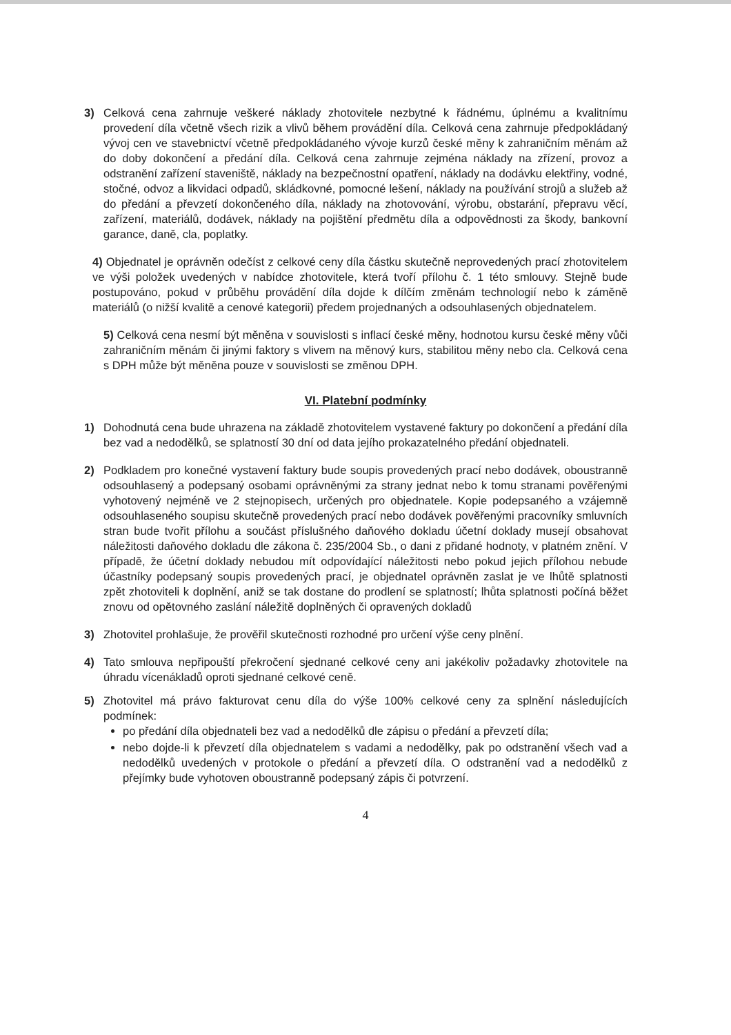3) Celková cena zahrnuje veškeré náklady zhotovitele nezbytné k řádnému, úplnému a kvalitnímu provedení díla včetně všech rizik a vlivů během provádění díla. Celková cena zahrnuje předpokládaný vývoj cen ve stavebnictví včetně předpokládaného vývoje kurzů české měny k zahraničním měnám až do doby dokončení a předání díla. Celková cena zahrnuje zejména náklady na zřízení, provoz a odstranění zařízení staveniště, náklady na bezpečnostní opatření, náklady na dodávku elektřiny, vodné, stočné, odvoz a likvidaci odpadů, skládkovné, pomocné lešení, náklady na používání strojů a služeb až do předání a převzetí dokončeného díla, náklady na zhotovování, výrobu, obstarání, přepravu věcí, zařízení, materiálů, dodávek, náklady na pojištění předmětu díla a odpovědnosti za škody, bankovní garance, daně, cla, poplatky.
4) Objednatel je oprávněn odečíst z celkové ceny díla částku skutečně neprovedených prací zhotovitelem ve výši položek uvedených v nabídce zhotovitele, která tvoří přílohu č. 1 této smlouvy. Stejně bude postupováno, pokud v průběhu provádění díla dojde k dílčím změnám technologií nebo k záměně materiálů (o nižší kvalitě a cenové kategorii) předem projednaných a odsouhlasených objednatelem.
5) Celková cena nesmí být měněna v souvislosti s inflací české měny, hodnotou kursu české měny vůči zahraničním měnám či jinými faktory s vlivem na měnový kurs, stabilitou měny nebo cla. Celková cena s DPH může být měněna pouze v souvislosti se změnou DPH.
VI. Platební podmínky
1) Dohodnutá cena bude uhrazena na základě zhotovitelem vystavené faktury po dokončení a předání díla bez vad a nedodělků, se splatností 30 dní od data jejího prokazatelného předání objednateli.
2) Podkladem pro konečné vystavení faktury bude soupis provedených prací nebo dodávek, oboustranně odsouhlasený a podepsaný osobami oprávněnými za strany jednat nebo k tomu stranami pověřenými vyhotovený nejméně ve 2 stejnopisech, určených pro objednatele. Kopie podepsaného a vzájemně odsouhlaseného soupisu skutečně provedených prací nebo dodávek pověřenými pracovníky smluvních stran bude tvořit přílohu a součást příslušného daňového dokladu účetní doklady musejí obsahovat náležitosti daňového dokladu dle zákona č. 235/2004 Sb., o dani z přidané hodnoty, v platném znění. V případě, že účetní doklady nebudou mít odpovídající náležitosti nebo pokud jejich přílohou nebude účastníky podepsaný soupis provedených prací, je objednatel oprávněn zaslat je ve lhůtě splatnosti zpět zhotoviteli k doplnění, aniž se tak dostane do prodlení se splatností; lhůta splatnosti počíná běžet znovu od opětovného zaslání náležitě doplněných či opravených dokladů
3) Zhotovitel prohlašuje, že prověřil skutečnosti rozhodné pro určení výše ceny plnění.
4) Tato smlouva nepřipouští překročení sjednané celkové ceny ani jakékoliv požadavky zhotovitele na úhradu vícenákladů oproti sjednané celkové ceně.
5) Zhotovitel má právo fakturovat cenu díla do výše 100% celkové ceny za splnění následujících podmínek:
po předání díla objednateli bez vad a nedodělků dle zápisu o předání a převzetí díla;
nebo dojde-li k převzetí díla objednatelem s vadami a nedodělky, pak po odstranění všech vad a nedodělků uvedených v protokole o předání a převzetí díla. O odstranění vad a nedodělků z přejímky bude vyhotoven oboustranně podepsaný zápis či potvrzení.
4